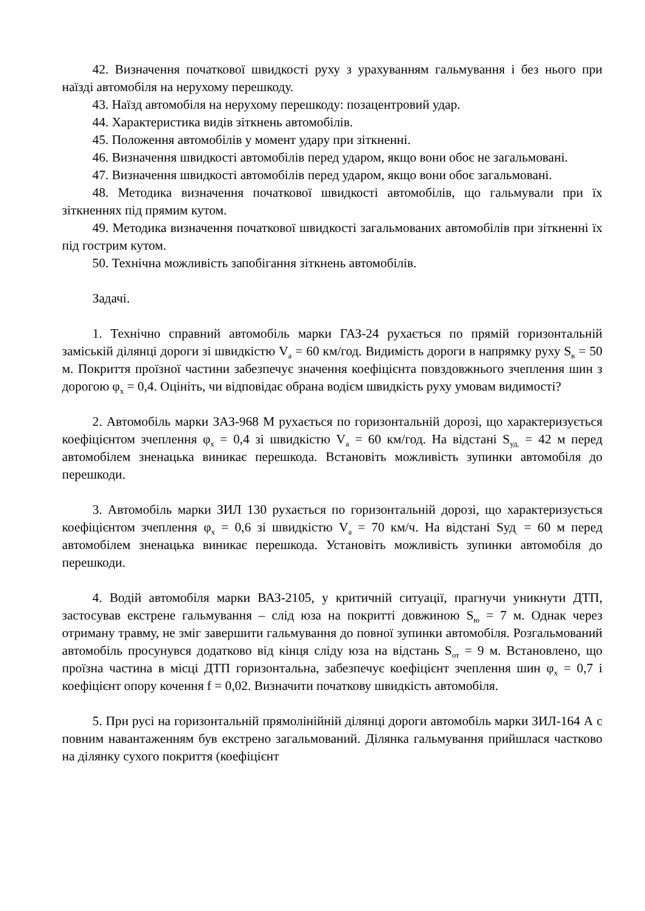42. Визначення початкової швидкості руху з урахуванням гальмування і без нього при наїзді автомобіля на нерухому перешкоду.
43. Наїзд автомобіля на нерухому перешкоду: позацентровий удар.
44. Характеристика видів зіткнень автомобілів.
45. Положення автомобілів у момент удару при зіткненні.
46. Визначення швидкості автомобілів перед ударом, якщо вони обоє не загальмовані.
47. Визначення швидкості автомобілів перед ударом, якщо вони обоє загальмовані.
48. Методика визначення початкової швидкості автомобілів, що гальмували при їх зіткненнях під прямим кутом.
49. Методика визначення початкової швидкості загальмованих автомобілів при зіткненні їх під гострим кутом.
50. Технічна можливість запобігання зіткнень автомобілів.
Задачі.
1. Технічно справний автомобіль марки ГАЗ-24 рухається по прямій горизонтальній заміській ділянці дороги зі швидкістю V<sub>a</sub> = 60 км/год. Видимість дороги в напрямку руху S<sub>в</sub> = 50 м. Покриття проїзної частини забезпечує значення коефіцієнта повздовжнього зчеплення шин з дорогою φ<sub>x</sub> = 0,4. Оцініть, чи відповідає обрана водієм швидкість руху умовам видимості?
2. Автомобіль марки ЗАЗ-968 М рухається по горизонтальній дорозі, що характеризується коефіцієнтом зчеплення φ<sub>x</sub> = 0,4 зі швидкістю V<sub>a</sub> = 60 км/год. На відстані S<sub>уд.</sub> = 42 м перед автомобілем зненацька виникає перешкода. Встановіть можливість зупинки автомобіля до перешкоди.
3. Автомобіль марки ЗИЛ 130 рухається по горизонтальній дорозі, що характеризується коефіцієнтом зчеплення φ<sub>x</sub> = 0,6 зі швидкістю V<sub>a</sub> = 70 км/ч. На відстані Sуд<sub>.</sub> = 60 м перед автомобілем зненацька виникає перешкода. Установіть можливість зупинки автомобіля до перешкоди.
4. Водій автомобіля марки ВАЗ-2105, у критичній ситуації, прагнучи уникнути ДТП, застосував екстрене гальмування – слід юза на покритті довжиною S<sub>ю</sub> = 7 м. Однак через отриману травму, не зміг завершити гальмування до повної зупинки автомобіля. Розгальмований автомобіль просунувся додатково від кінця сліду юза на відстань S<sub>от</sub> = 9 м. Встановлено, що проїзна частина в місці ДТП горизонтальна, забезпечує коефіцієнт зчеплення шин φ<sub>x</sub> = 0,7 і коефіцієнт опору кочення f = 0,02. Визначити початкову швидкість автомобіля.
5. При русі на горизонтальній прямолінійній ділянці дороги автомобіль марки ЗИЛ-164 А с повним навантаженням був екстрено загальмований. Ділянка гальмування прийшлася частково на ділянку сухого покриття (коефіцієнт